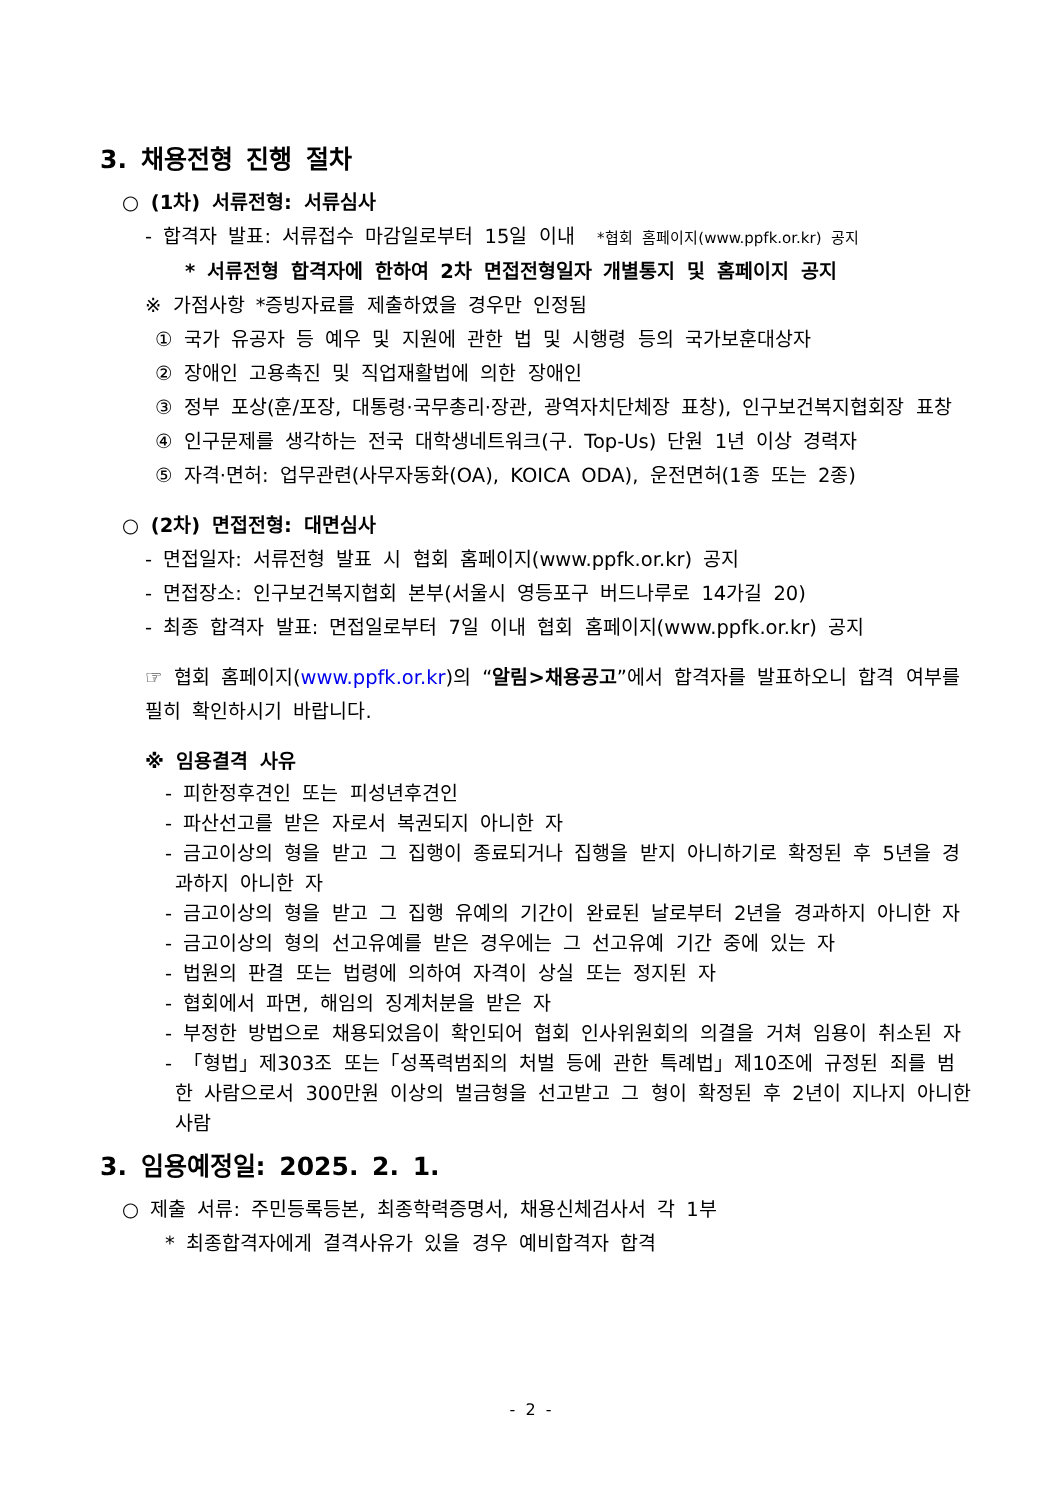3. 채용전형 진행 절차
○ (1차) 서류전형: 서류심사
- 합격자 발표: 서류접수 마감일로부터 15일 이내 *협회 홈페이지(www.ppfk.or.kr) 공지
* 서류전형 합격자에 한하여 2차 면접전형일자 개별통지 및 홈페이지 공지
※ 가점사항 *증빙자료를 제출하였을 경우만 인정됨
① 국가 유공자 등 예우 및 지원에 관한 법 및 시행령 등의 국가보훈대상자
② 장애인 고용촉진 및 직업재활법에 의한 장애인
③ 정부 포상(훈/포장, 대통령·국무총리·장관, 광역자치단체장 표창), 인구보건복지협회장 표창
④ 인구문제를 생각하는 전국 대학생네트워크(구. Top-Us) 단원 1년 이상 경력자
⑤ 자격·면허: 업무관련(사무자동화(OA), KOICA ODA), 운전면허(1종 또는 2종)
○ (2차) 면접전형: 대면심사
- 면접일자: 서류전형 발표 시 협회 홈페이지(www.ppfk.or.kr) 공지
- 면접장소: 인구보건복지협회 본부(서울시 영등포구 버드나루로 14가길 20)
- 최종 합격자 발표: 면접일로부터 7일 이내 협회 홈페이지(www.ppfk.or.kr) 공지
☞ 협회 홈페이지(www.ppfk.or.kr)의 “알림>채용공고”에서 합격자를 발표하오니 합격 여부를 필히 확인하시기 바랍니다.
※ 임용결격 사유
- 피한정후견인 또는 피성년후견인
- 파산선고를 받은 자로서 복권되지 아니한 자
- 금고이상의 형을 받고 그 집행이 종료되거나 집행을 받지 아니하기로 확정된 후 5년을 경과하지 아니한 자
- 금고이상의 형을 받고 그 집행 유예의 기간이 완료된 날로부터 2년을 경과하지 아니한 자
- 금고이상의 형의 선고유예를 받은 경우에는 그 선고유예 기간 중에 있는 자
- 법원의 판결 또는 법령에 의하여 자격이 상실 또는 정지된 자
- 협회에서 파면, 해임의 징계처분을 받은 자
- 부정한 방법으로 채용되었음이 확인되어 협회 인사위원회의 의결을 거쳐 임용이 취소된 자
- 「형법」제303조 또는「성폭력범죄의 처벌 등에 관한 특례법」제10조에 규정된 죄를 범한 사람으로서 300만원 이상의 벌금형을 선고받고 그 형이 확정된 후 2년이 지나지 아니한 사람
3. 임용예정일: 2025. 2. 1.
○ 제출 서류: 주민등록등본, 최종학력증명서, 채용신체검사서 각 1부
* 최종합격자에게 결격사유가 있을 경우 예비합격자 합격
- 2 -